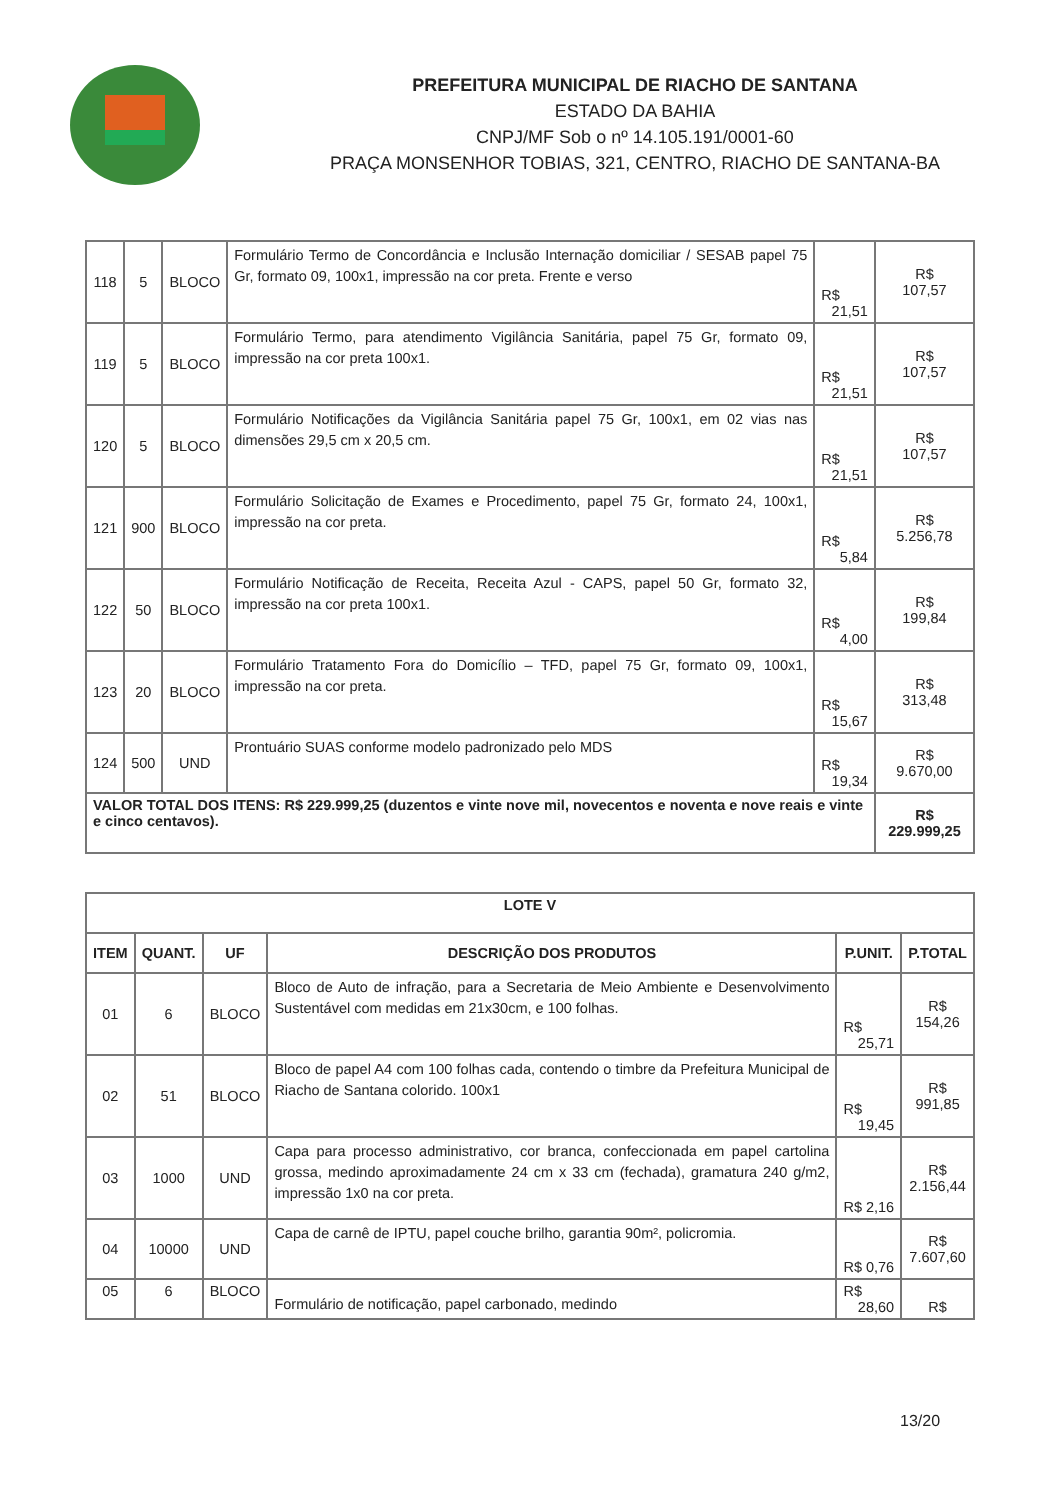PREFEITURA MUNICIPAL DE RIACHO DE SANTANA
ESTADO DA BAHIA
CNPJ/MF Sob o nº 14.105.191/0001-60
PRAÇA MONSENHOR TOBIAS, 321, CENTRO, RIACHO DE SANTANA-BA
| 118 | 5 | BLOCO | Formulário Termo de Concordância e Inclusão Internação domiciliar / SESAB papel 75 Gr, formato 09, 100x1, impressão na cor preta. Frente e verso | R$ 21,51 | R$ 107,57 |
| 119 | 5 | BLOCO | Formulário Termo, para atendimento Vigilância Sanitária, papel 75 Gr, formato 09, impressão na cor preta 100x1. | R$ 21,51 | R$ 107,57 |
| 120 | 5 | BLOCO | Formulário Notificações da Vigilância Sanitária papel 75 Gr, 100x1, em 02 vias nas dimensões 29,5 cm x 20,5 cm. | R$ 21,51 | R$ 107,57 |
| 121 | 900 | BLOCO | Formulário Solicitação de Exames e Procedimento, papel 75 Gr, formato 24, 100x1, impressão na cor preta. | R$ 5,84 | R$ 5.256,78 |
| 122 | 50 | BLOCO | Formulário Notificação de Receita, Receita Azul - CAPS, papel 50 Gr, formato 32, impressão na cor preta 100x1. | R$ 4,00 | R$ 199,84 |
| 123 | 20 | BLOCO | Formulário Tratamento Fora do Domicílio – TFD, papel 75 Gr, formato 09, 100x1, impressão na cor preta. | R$ 15,67 | R$ 313,48 |
| 124 | 500 | UND | Prontuário SUAS conforme modelo padronizado pelo MDS | R$ 19,34 | R$ 9.670,00 |
| VALOR TOTAL DOS ITENS: R$ 229.999,25 (duzentos e vinte nove mil, novecentos e noventa e nove reais e vinte e cinco centavos). | | | | | R$ 229.999,25 |
| LOTE V | | | | | |
| --- | --- | --- | --- | --- | --- |
| ITEM | QUANT. | UF | DESCRIÇÃO DOS PRODUTOS | P.UNIT. | P.TOTAL |
| 01 | 6 | BLOCO | Bloco de Auto de infração, para a Secretaria de Meio Ambiente e Desenvolvimento Sustentável com medidas em 21x30cm, e 100 folhas. | R$ 25,71 | R$ 154,26 |
| 02 | 51 | BLOCO | Bloco de papel A4 com 100 folhas cada, contendo o timbre da Prefeitura Municipal de Riacho de Santana colorido. 100x1 | R$ 19,45 | R$ 991,85 |
| 03 | 1000 | UND | Capa para processo administrativo, cor branca, confeccionada em papel cartolina grossa, medindo aproximadamente 24 cm x 33 cm (fechada), gramatura 240 g/m2, impressão 1x0 na cor preta. | R$ 2,16 | R$ 2.156,44 |
| 04 | 10000 | UND | Capa de carnê de IPTU, papel couche brilho, garantia 90m², policromia. | R$ 0,76 | R$ 7.607,60 |
| 05 | 6 | BLOCO | Formulário de notificação, papel carbonado, medindo | R$ 28,60 | R$ |
13/20